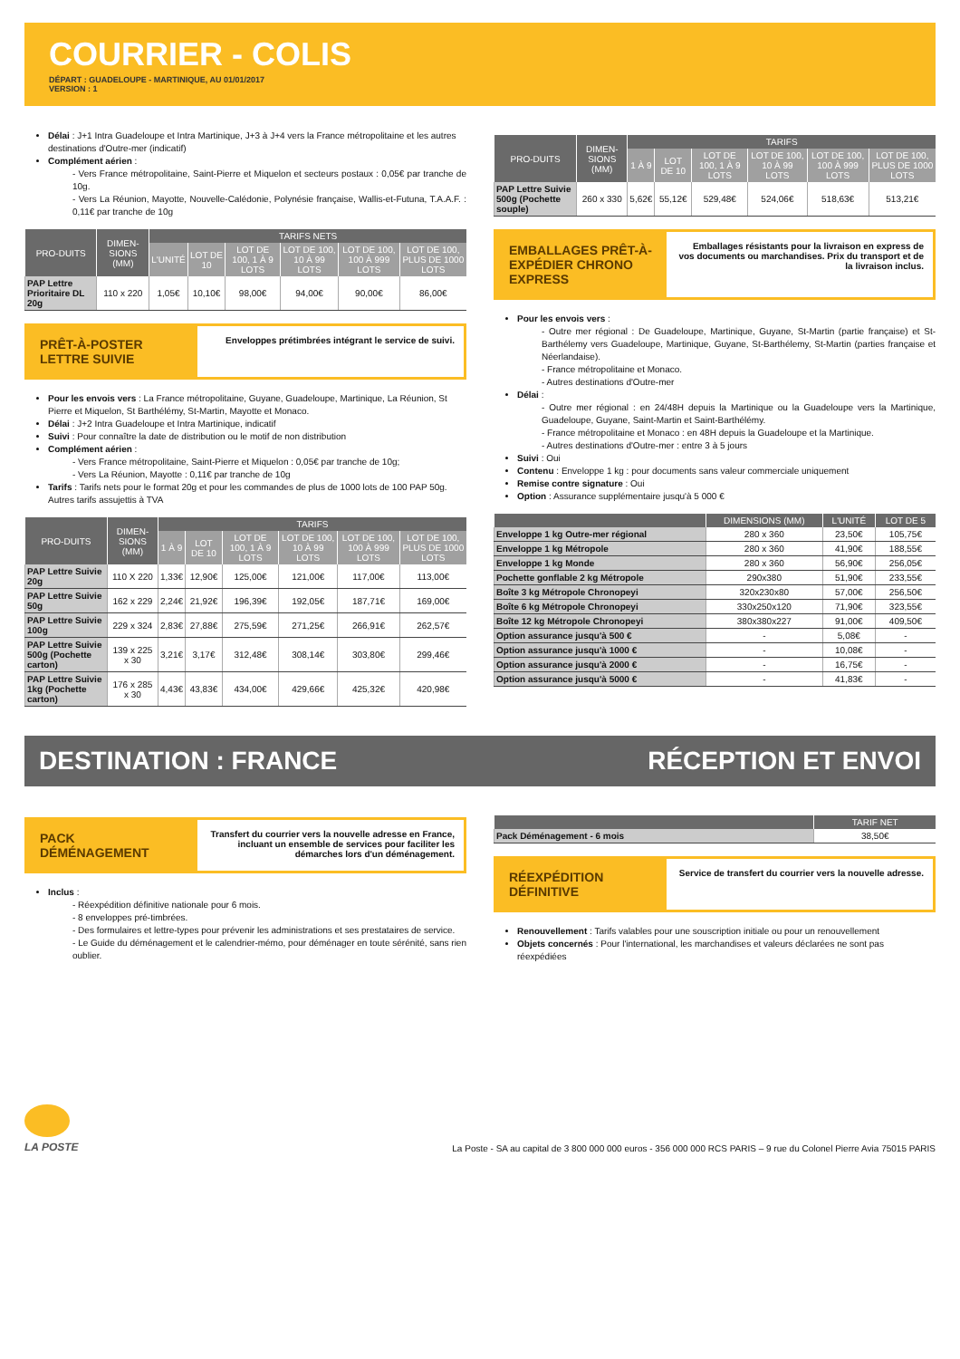COURRIER - COLIS
DÉPART : GUADELOUPE - MARTINIQUE, AU 01/01/2017
VERSION : 1
Délai : J+1 Intra Guadeloupe et Intra Martinique, J+3 à J+4 vers la France métropolitaine et les autres destinations d'Outre-mer (indicatif)
Complément aérien :
- Vers France métropolitaine, Saint-Pierre et Miquelon et secteurs postaux : 0,05€ par tranche de 10g.
- Vers La Réunion, Mayotte, Nouvelle-Calédonie, Polynésie française, Wallis-et-Futuna, T.A.A.F. : 0,11€ par tranche de 10g
| PRO-DUITS | DIMEN-SIONS (MM) | TARIFS NETS | | | | | |
| --- | --- | --- | --- | --- | --- | --- | --- |
| | | L'UNITÉ | LOT DE 10 | LOT DE 100, 1 À 9 LOTS | LOT DE 100, 10 À 99 LOTS | LOT DE 100, 100 À 999 LOTS | LOT DE 100, PLUS DE 1000 LOTS |
| PAP Lettre Prioritaire DL 20g | 110 x 220 | 1,05€ | 10,10€ | 98,00€ | 94,00€ | 90,00€ | 86,00€ |
PRÊT-À-POSTER LETTRE SUIVIE
Enveloppes prétimbrées intégrant le service de suivi.
Pour les envois vers : La France métropolitaine, Guyane, Guadeloupe, Martinique, La Réunion, St Pierre et Miquelon, St Barthélémy, St-Martin, Mayotte et Monaco.
Délai : J+2 Intra Guadeloupe et Intra Martinique, indicatif
Suivi : Pour connaître la date de distribution ou le motif de non distribution
Complément aérien :
- Vers France métropolitaine, Saint-Pierre et Miquelon : 0,05€ par tranche de 10g;
- Vers La Réunion, Mayotte : 0,11€ par tranche de 10g
Tarifs : Tarifs nets pour le format 20g et pour les commandes de plus de 1000 lots de 100 PAP 50g. Autres tarifs assujettis à TVA
| PRO-DUITS | DIMEN-SIONS (MM) | TARIFS | | | | | |
| --- | --- | --- | --- | --- | --- | --- | --- |
| | | 1 À 9 | LOT DE 10 | LOT DE 100, 1 À 9 LOTS | LOT DE 100, 10 À 99 LOTS | LOT DE 100, 100 À 999 LOTS | LOT DE 100, PLUS DE 1000 LOTS |
| PAP Lettre Suivie 20g | 110 X 220 | 1,33€ | 12,90€ | 125,00€ | 121,00€ | 117,00€ | 113,00€ |
| PAP Lettre Suivie 50g | 162 x 229 | 2,24€ | 21,92€ | 196,39€ | 192,05€ | 187,71€ | 169,00€ |
| PAP Lettre Suivie 100g | 229 x 324 | 2,83€ | 27,88€ | 275,59€ | 271,25€ | 266,91€ | 262,57€ |
| PAP Lettre Suivie 500g (Pochette carton) | 139 x 225 x 30 | 3,21€ | 3,17€ | 312,48€ | 308,14€ | 303,80€ | 299,46€ |
| PAP Lettre Suivie 1kg (Pochette carton) | 176 x 285 x 30 | 4,43€ | 43,83€ | 434,00€ | 429,66€ | 425,32€ | 420,98€ |
| PRO-DUITS | DIMEN-SIONS (MM) | TARIFS | | | | | |
| --- | --- | --- | --- | --- | --- | --- | --- |
| | | 1 À 9 | LOT DE 10 | LOT DE 100, 1 À 9 LOTS | LOT DE 100, 10 À 99 LOTS | LOT DE 100, 100 À 999 LOTS | LOT DE 100, PLUS DE 1000 LOTS |
| PAP Lettre Suivie 500g (Pochette souple) | 260 x 330 | 5,62€ | 55,12€ | 529,48€ | 524,06€ | 518,63€ | 513,21€ |
EMBALLAGES PRÊT-À-EXPÉDIER CHRONO EXPRESS
Emballages résistants pour la livraison en express de vos documents ou marchandises. Prix du transport et de la livraison inclus.
Pour les envois vers :
- Outre mer régional : De Guadeloupe, Martinique, Guyane, St-Martin (partie française) et St-Barthélemy vers Guadeloupe, Martinique, Guyane, St-Barthélemy, St-Martin (parties française et Néerlandaise).
- France métropolitaine et Monaco.
- Autres destinations d'Outre-mer
Délai :
- Outre mer régional : en 24/48H depuis la Martinique ou la Guadeloupe vers la Martinique, Guadeloupe, Guyane, Saint-Martin et Saint-Barthélémy.
- France métropolitaine et Monaco : en 48H depuis la Guadeloupe et la Martinique.
- Autres destinations d'Outre-mer : entre 3 à 5 jours
Suivi : Oui
Contenu : Enveloppe 1 kg : pour documents sans valeur commerciale uniquement
Remise contre signature : Oui
Option : Assurance supplémentaire jusqu'à 5 000 €
| | DIMENSIONS (MM) | L'UNITÉ | LOT DE 5 |
| --- | --- | --- | --- |
| Enveloppe 1 kg Outre-mer régional | 280 x 360 | 23,50€ | 105,75€ |
| Enveloppe 1 kg Métropole | 280 x 360 | 41,90€ | 188,55€ |
| Enveloppe 1 kg Monde | 280 x 360 | 56,90€ | 256,05€ |
| Pochette gonflable 2 kg Métropole | 290x380 | 51,90€ | 233,55€ |
| Boîte 3 kg Métropole Chronopeyi | 320x230x80 | 57,00€ | 256,50€ |
| Boîte 6 kg Métropole Chronopeyi | 330x250x120 | 71,90€ | 323,55€ |
| Boîte 12 kg Métropole Chronopeyi | 380x380x227 | 91,00€ | 409,50€ |
| Option assurance jusqu'à 500 € | - | 5,08€ | - |
| Option assurance jusqu'à 1000 € | - | 10,08€ | - |
| Option assurance jusqu'à 2000 € | - | 16,75€ | - |
| Option assurance jusqu'à 5000 € | - | 41,83€ | - |
DESTINATION : FRANCE RÉCEPTION ET ENVOI
PACK DÉMÉNAGEMENT
Transfert du courrier vers la nouvelle adresse en France, incluant un ensemble de services pour faciliter les démarches lors d'un déménagement.
Inclus :
- Réexpédition définitive nationale pour 6 mois.
- 8 enveloppes pré-timbrées.
- Des formulaires et lettre-types pour prévenir les administrations et ses prestataires de service.
- Le Guide du déménagement et le calendrier-mémo, pour déménager en toute sérénité, sans rien oublier.
| | TARIF NET |
| --- | --- |
| Pack Déménagement - 6 mois | 38,50€ |
RÉEXPÉDITION DÉFINITIVE
Service de transfert du courrier vers la nouvelle adresse.
Renouvellement : Tarifs valables pour une souscription initiale ou pour un renouvellement
Objets concernés : Pour l'international, les marchandises et valeurs déclarées ne sont pas réexpédiées
LA POSTE
La Poste - SA au capital de 3 800 000 000 euros - 356 000 000 RCS PARIS – 9 rue du Colonel Pierre Avia 75015 PARIS